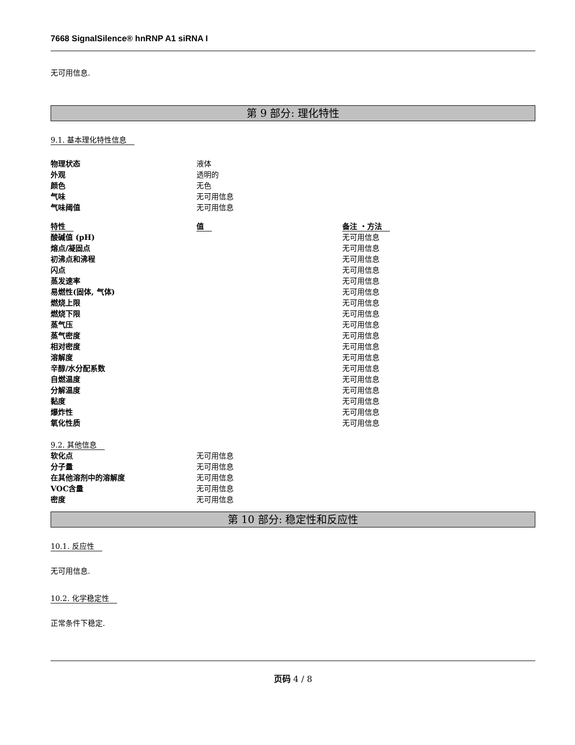7668 SignalSilence® hnRNP A1 siRNA I
无可用信息.
第 9 部分: 理化特性
9.1. 基本理化特性信息
| 物理状态 | 液体 |
| 外观 | 透明的 |
| 颜色 | 无色 |
| 气味 | 无可用信息 |
| 气味阈值 | 无可用信息 |
| 特性 | 值 | 备注 ・方法 |
| --- | --- | --- |
| 酸碱值 (pH) | | 无可用信息 |
| 熔点/凝固点 | | 无可用信息 |
| 初沸点和沸程 | | 无可用信息 |
| 闪点 | | 无可用信息 |
| 蒸发速率 | | 无可用信息 |
| 易燃性(固体, 气体) | | 无可用信息 |
| 燃烧上限 | | 无可用信息 |
| 燃烧下限 | | 无可用信息 |
| 蒸气压 | | 无可用信息 |
| 蒸气密度 | | 无可用信息 |
| 相对密度 | | 无可用信息 |
| 溶解度 | | 无可用信息 |
| 辛醇/水分配系数 | | 无可用信息 |
| 自燃温度 | | 无可用信息 |
| 分解温度 | | 无可用信息 |
| 黏度 | | 无可用信息 |
| 爆炸性 | | 无可用信息 |
| 氧化性质 | | 无可用信息 |
9.2. 其他信息
| 软化点 | 无可用信息 |
| 分子量 | 无可用信息 |
| 在其他溶剂中的溶解度 | 无可用信息 |
| VOC含量 | 无可用信息 |
| 密度 | 无可用信息 |
第 10 部分: 稳定性和反应性
10.1. 反应性
无可用信息.
10.2. 化学稳定性
正常条件下稳定.
页码 4 / 8